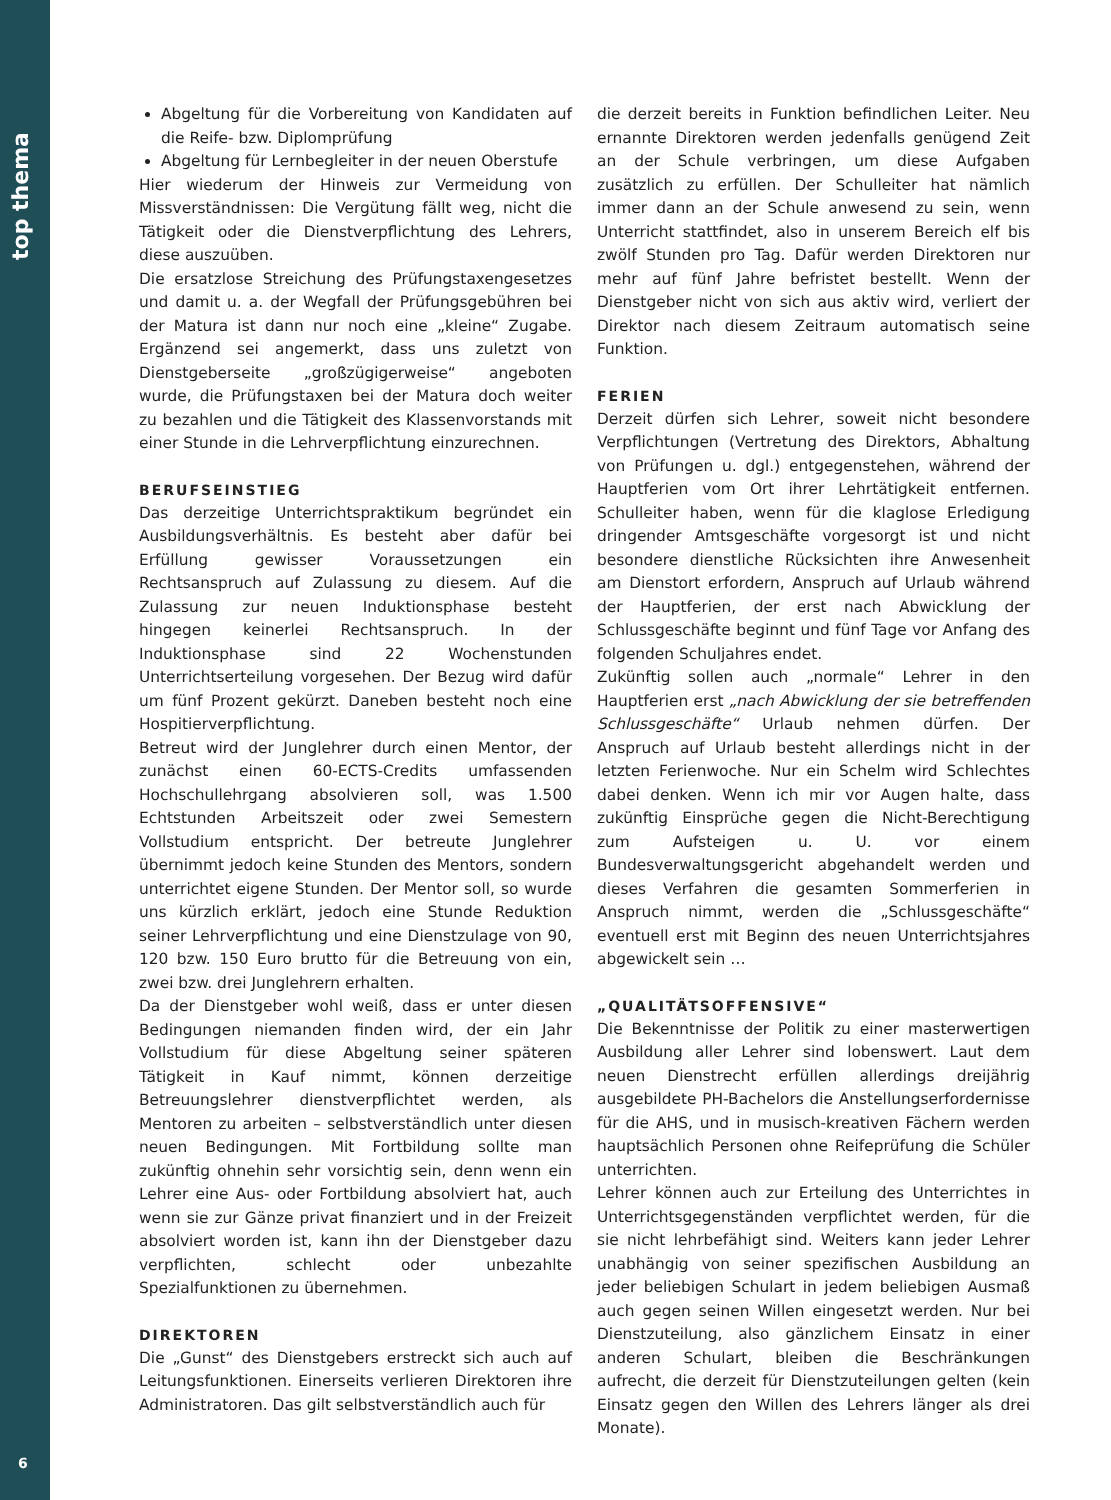top thema
6
Abgeltung für die Vorbereitung von Kandidaten auf die Reife- bzw. Diplomprüfung
Abgeltung für Lernbegleiter in der neuen Oberstufe
Hier wiederum der Hinweis zur Vermeidung von Missverständnissen: Die Vergütung fällt weg, nicht die Tätigkeit oder die Dienstverpflichtung des Lehrers, diese auszuüben.
Die ersatzlose Streichung des Prüfungstaxengesetzes und damit u. a. der Wegfall der Prüfungsgebühren bei der Matura ist dann nur noch eine „kleine“ Zugabe. Ergänzend sei angemerkt, dass uns zuletzt von Dienstgeberseite „großzügigerweise“ angeboten wurde, die Prüfungstaxen bei der Matura doch weiter zu bezahlen und die Tätigkeit des Klassenvorstands mit einer Stunde in die Lehrverpflichtung einzurechnen.
BERUFSEINSTIEG
Das derzeitige Unterrichtspraktikum begründet ein Ausbildungsverhältnis. Es besteht aber dafür bei Erfüllung gewisser Voraussetzungen ein Rechtsanspruch auf Zulassung zu diesem. Auf die Zulassung zur neuen Induktionsphase besteht hingegen keinerlei Rechtsanspruch. In der Induktionsphase sind 22 Wochenstunden Unterrichtserteilung vorgesehen. Der Bezug wird dafür um fünf Prozent gekürzt. Daneben besteht noch eine Hospitierverpflichtung.
Betreut wird der Junglehrer durch einen Mentor, der zunächst einen 60-ECTS-Credits umfassenden Hochschullehrgang absolvieren soll, was 1.500 Echtstunden Arbeitszeit oder zwei Semestern Vollstudium entspricht. Der betreute Junglehrer übernimmt jedoch keine Stunden des Mentors, sondern unterrichtet eigene Stunden. Der Mentor soll, so wurde uns kürzlich erklärt, jedoch eine Stunde Reduktion seiner Lehrverpflichtung und eine Dienstzulage von 90, 120 bzw. 150 Euro brutto für die Betreuung von ein, zwei bzw. drei Junglehrern erhalten.
Da der Dienstgeber wohl weiß, dass er unter diesen Bedingungen niemanden finden wird, der ein Jahr Vollstudium für diese Abgeltung seiner späteren Tätigkeit in Kauf nimmt, können derzeitige Betreuungslehrer dienstverpflichtet werden, als Mentoren zu arbeiten – selbstverständlich unter diesen neuen Bedingungen. Mit Fortbildung sollte man zukünftig ohnehin sehr vorsichtig sein, denn wenn ein Lehrer eine Aus- oder Fortbildung absolviert hat, auch wenn sie zur Gänze privat finanziert und in der Freizeit absolviert worden ist, kann ihn der Dienstgeber dazu verpflichten, schlecht oder unbezahlte Spezialfunktionen zu übernehmen.
DIREKTOREN
Die „Gunst“ des Dienstgebers erstreckt sich auch auf Leitungsfunktionen. Einerseits verlieren Direktoren ihre Administratoren. Das gilt selbstverständlich auch für
die derzeit bereits in Funktion befindlichen Leiter. Neu ernannte Direktoren werden jedenfalls genügend Zeit an der Schule verbringen, um diese Aufgaben zusätzlich zu erfüllen. Der Schulleiter hat nämlich immer dann an der Schule anwesend zu sein, wenn Unterricht stattfindet, also in unserem Bereich elf bis zwölf Stunden pro Tag. Dafür werden Direktoren nur mehr auf fünf Jahre befristet bestellt. Wenn der Dienstgeber nicht von sich aus aktiv wird, verliert der Direktor nach diesem Zeitraum automatisch seine Funktion.
FERIEN
Derzeit dürfen sich Lehrer, soweit nicht besondere Verpflichtungen (Vertretung des Direktors, Abhaltung von Prüfungen u. dgl.) entgegenstehen, während der Hauptferien vom Ort ihrer Lehrtätigkeit entfernen. Schulleiter haben, wenn für die klaglose Erledigung dringender Amtsgeschäfte vorgesorgt ist und nicht besondere dienstliche Rücksichten ihre Anwesenheit am Dienstort erfordern, Anspruch auf Urlaub während der Hauptferien, der erst nach Abwicklung der Schlussgeschäfte beginnt und fünf Tage vor Anfang des folgenden Schuljahres endet.
Zukünftig sollen auch „normale“ Lehrer in den Hauptferien erst „nach Abwicklung der sie betreffenden Schlussgeschäfte“ Urlaub nehmen dürfen. Der Anspruch auf Urlaub besteht allerdings nicht in der letzten Ferienwoche. Nur ein Schelm wird Schlechtes dabei denken. Wenn ich mir vor Augen halte, dass zukünftig Einsprüche gegen die Nicht-Berechtigung zum Aufsteigen u. U. vor einem Bundesverwaltungsgericht abgehandelt werden und dieses Verfahren die gesamten Sommerferien in Anspruch nimmt, werden die „Schlussgeschäfte“ eventuell erst mit Beginn des neuen Unterrichtsjahres abgewickelt sein …
„QUALITÄTSOFFENSIVE“
Die Bekenntnisse der Politik zu einer masterwertigen Ausbildung aller Lehrer sind lobenswert. Laut dem neuen Dienstrecht erfüllen allerdings dreijährig ausgebildete PH-Bachelors die Anstellungserfordernisse für die AHS, und in musisch-kreativen Fächern werden hauptsächlich Personen ohne Reifeprüfung die Schüler unterrichten.
Lehrer können auch zur Erteilung des Unterrichtes in Unterrichtsgegenständen verpflichtet werden, für die sie nicht lehrbefähigt sind. Weiters kann jeder Lehrer unabhängig von seiner spezifischen Ausbildung an jeder beliebigen Schulart in jedem beliebigen Ausmaß auch gegen seinen Willen eingesetzt werden. Nur bei Dienstzuteilung, also gänzlichem Einsatz in einer anderen Schulart, bleiben die Beschränkungen aufrecht, die derzeit für Dienstzuteilungen gelten (kein Einsatz gegen den Willen des Lehrers länger als drei Monate).